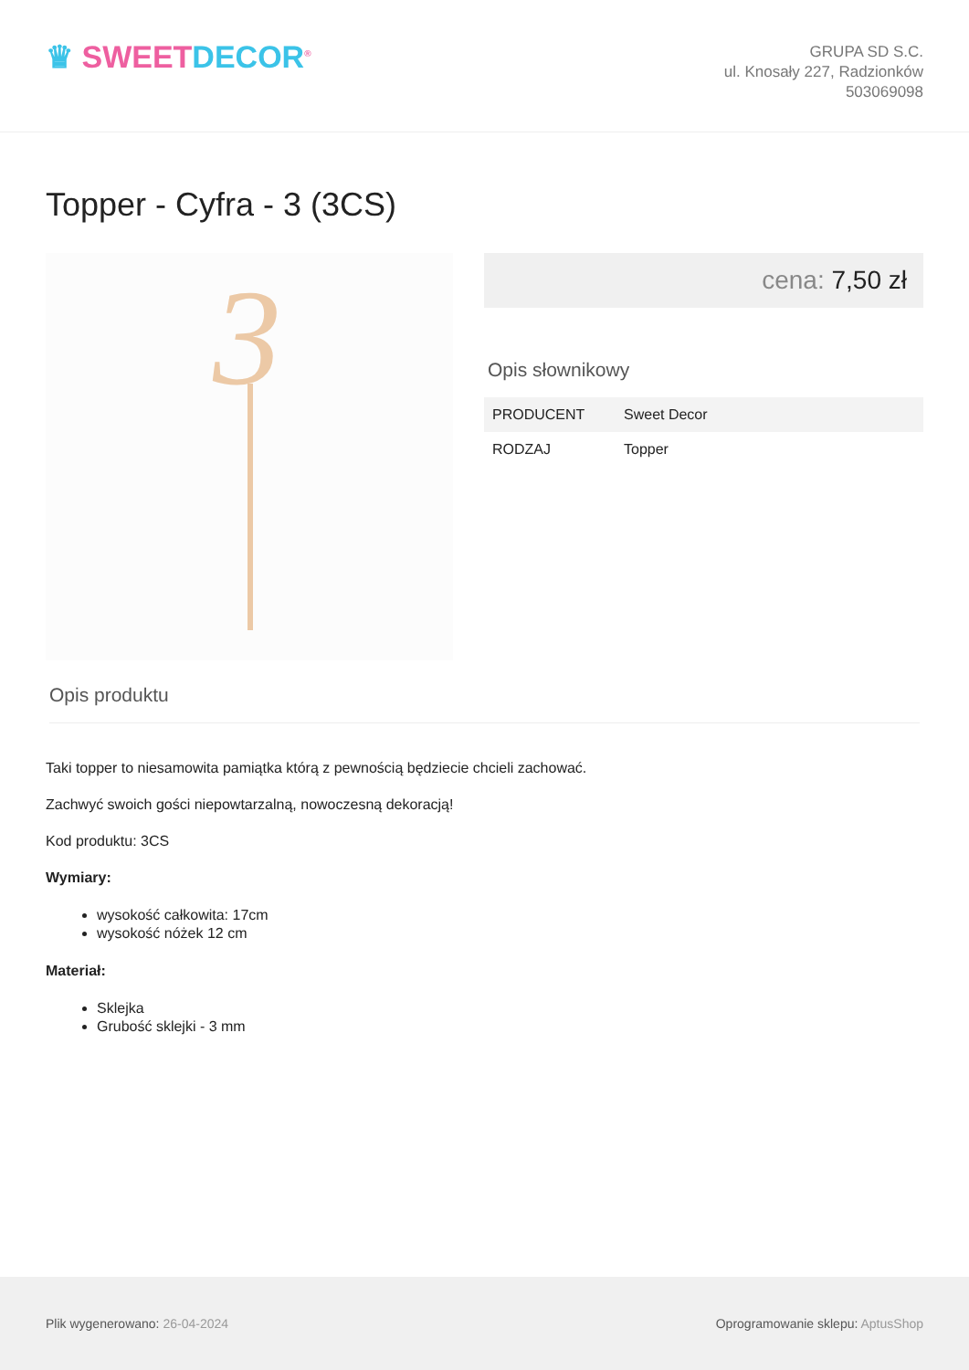♛ SWEET DECOR<sup>®</sup>
GRUPA SD S.C.
ul. Knosały 227, Radzionków
503069098
Topper - Cyfra - 3 (3CS)
3
cena: 7,50 zł
Opis słownikowy
| PRODUCENT | Sweet Decor |
| RODZAJ | Topper |
Opis produktu
Taki topper to niesamowita pamiątka którą z pewnością będziecie chcieli zachować.
Zachwyć swoich gości niepowtarzalną, nowoczesną dekoracją!
Kod produktu: 3CS
Wymiary:
wysokość całkowita: 17cm
wysokość nóżek 12 cm
Materiał:
Sklejka
Grubość sklejki - 3 mm
Plik wygenerowano: 26-04-2024
Oprogramowanie sklepu: AptusShop